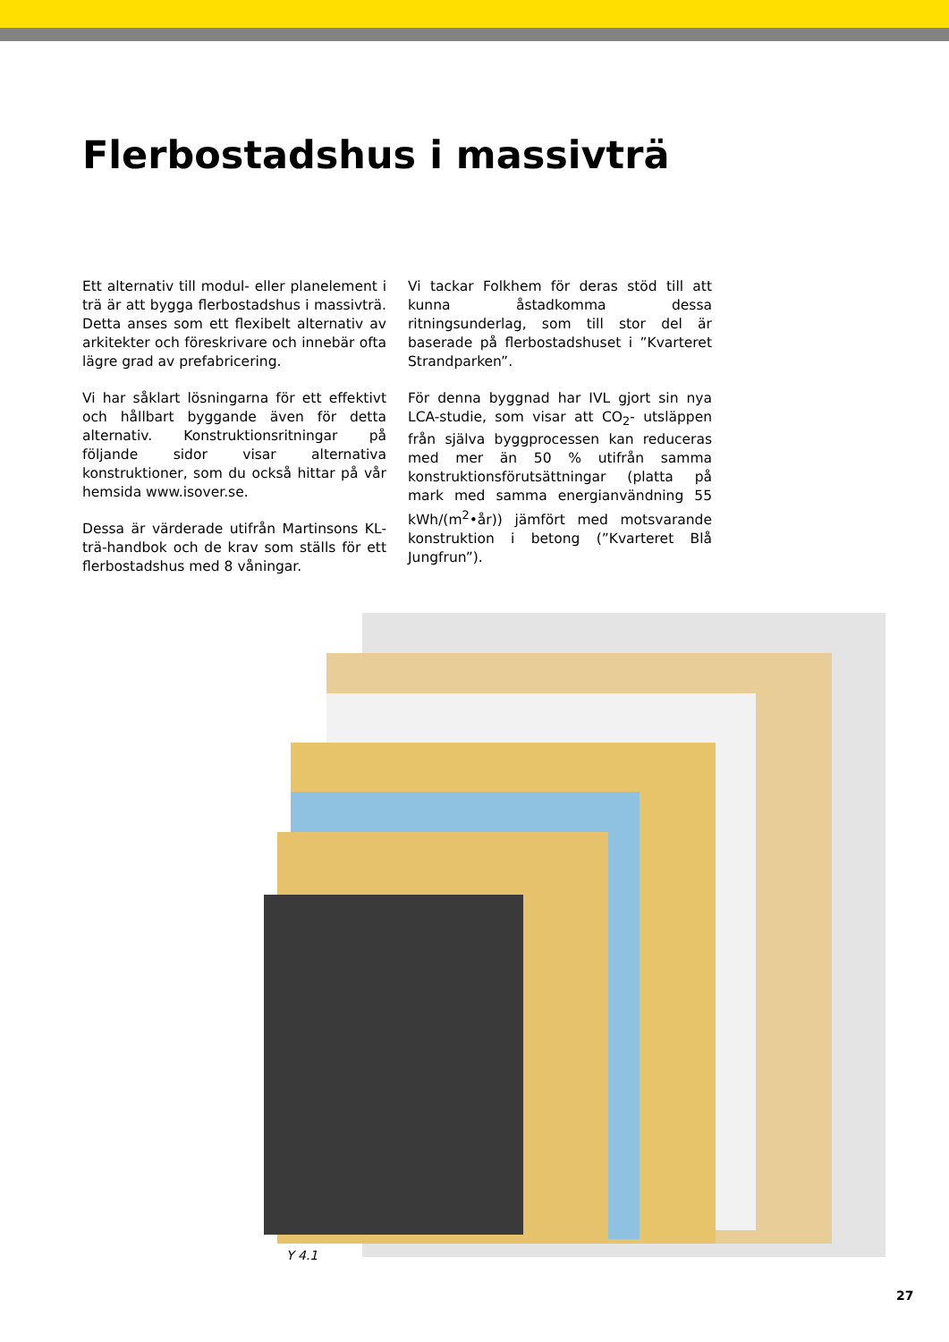Flerbostadshus i massivträ
Ett alternativ till modul- eller planelement i trä är att bygga flerbostadshus i massivträ. Detta anses som ett flexibelt alternativ av arkitekter och föreskrivare och innebär ofta lägre grad av prefabricering.
Vi har såklart lösningarna för ett effektivt och hållbart byggande även för detta alternativ. Konstruktionsritningar på följande sidor visar alternativa konstruktioner, som du också hittar på vår hemsida www.isover.se.
Dessa är värderade utifrån Martinsons KL-trä-handbok och de krav som ställs för ett flerbostadshus med 8 våningar.
Vi tackar Folkhem för deras stöd till att kunna åstadkomma dessa ritningsunderlag, som till stor del är baserade på flerbostadshuset i ”Kvarteret Strandparken”.
För denna byggnad har IVL gjort sin nya LCA-studie, som visar att CO<sub>2</sub>- utsläppen från själva byggprocessen kan reduceras med mer än 50 % utifrån samma konstruktionsförutsättningar (platta på mark med samma energianvändning 55 kWh/(m<sup>2</sup>•år)) jämfört med motsvarande konstruktion i betong (”Kvarteret Blå Jungfrun”).
Y 4.1
27